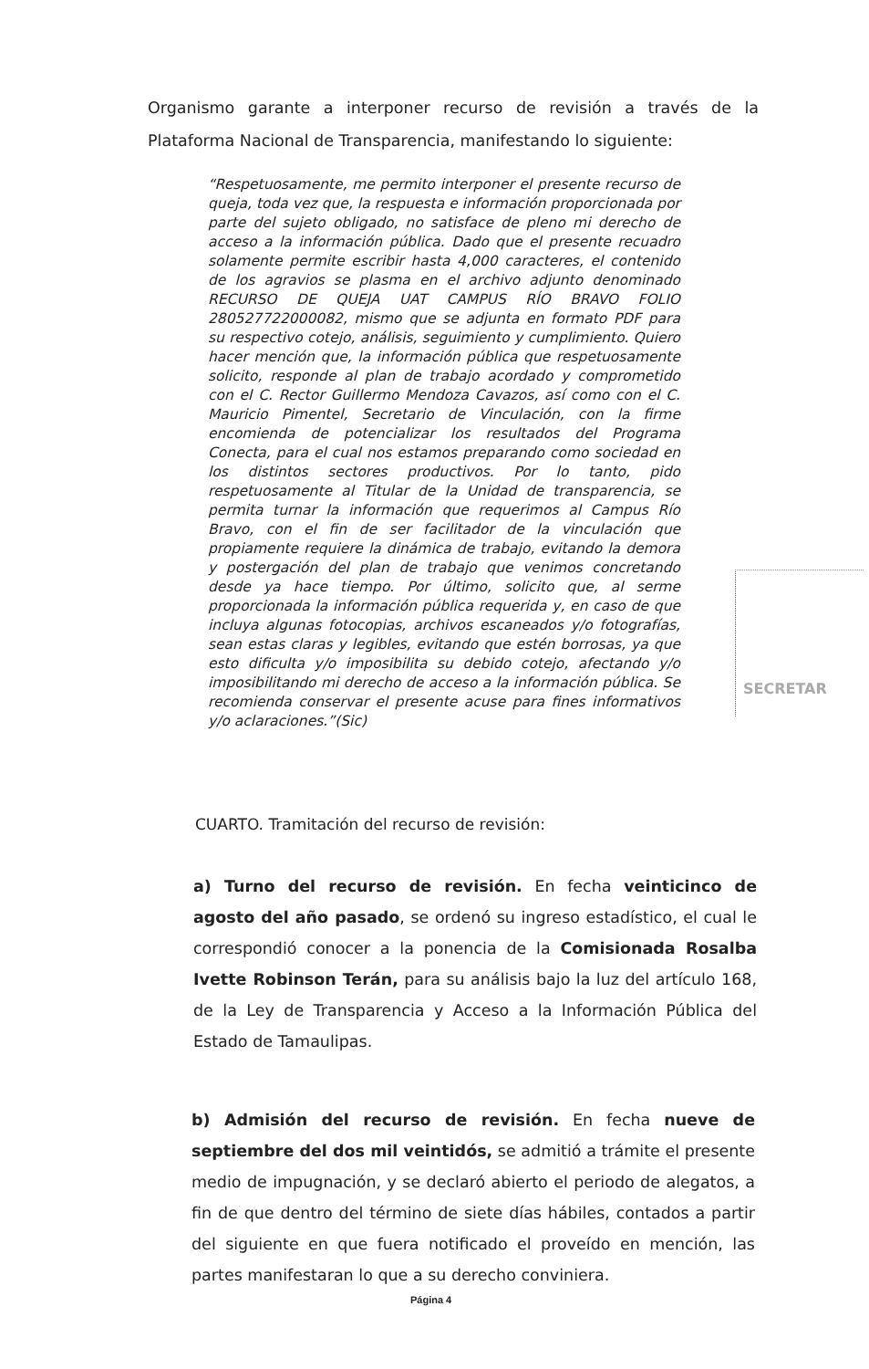Organismo garante a interponer recurso de revisión a través de la Plataforma Nacional de Transparencia, manifestando lo siguiente:
“Respetuosamente, me permito interponer el presente recurso de queja, toda vez que, la respuesta e información proporcionada por parte del sujeto obligado, no satisface de pleno mi derecho de acceso a la información pública. Dado que el presente recuadro solamente permite escribir hasta 4,000 caracteres, el contenido de los agravios se plasma en el archivo adjunto denominado RECURSO DE QUEJA UAT CAMPUS RÍO BRAVO FOLIO 280527722000082, mismo que se adjunta en formato PDF para su respectivo cotejo, análisis, seguimiento y cumplimiento. Quiero hacer mención que, la información pública que respetuosamente solicito, responde al plan de trabajo acordado y comprometido con el C. Rector Guillermo Mendoza Cavazos, así como con el C. Mauricio Pimentel, Secretario de Vinculación, con la firme encomienda de potencializar los resultados del Programa Conecta, para el cual nos estamos preparando como sociedad en los distintos sectores productivos. Por lo tanto, pido respetuosamente al Titular de la Unidad de transparencia, se permita turnar la información que requerimos al Campus Río Bravo, con el fin de ser facilitador de la vinculación que propiamente requiere la dinámica de trabajo, evitando la demora y postergación del plan de trabajo que venimos concretando desde ya hace tiempo. Por último, solicito que, al serme proporcionada la información pública requerida y, en caso de que incluya algunas fotocopias, archivos escaneados y/o fotografías, sean estas claras y legibles, evitando que estén borrosas, ya que esto dificulta y/o imposibilita su debido cotejo, afectando y/o imposibilitando mi derecho de acceso a la información pública. Se recomienda conservar el presente acuse para fines informativos y/o aclaraciones.”(Sic)
SECRETAR
CUARTO. Tramitación del recurso de revisión:
a) Turno del recurso de revisión. En fecha veinticinco de agosto del año pasado, se ordenó su ingreso estadístico, el cual le correspondió conocer a la ponencia de la Comisionada Rosalba Ivette Robinson Terán, para su análisis bajo la luz del artículo 168, de la Ley de Transparencia y Acceso a la Información Pública del Estado de Tamaulipas.
b) Admisión del recurso de revisión. En fecha nueve de septiembre del dos mil veintidós, se admitió a trámite el presente medio de impugnación, y se declaró abierto el periodo de alegatos, a fin de que dentro del término de siete días hábiles, contados a partir del siguiente en que fuera notificado el proveído en mención, las partes manifestaran lo que a su derecho conviniera.
Página 4